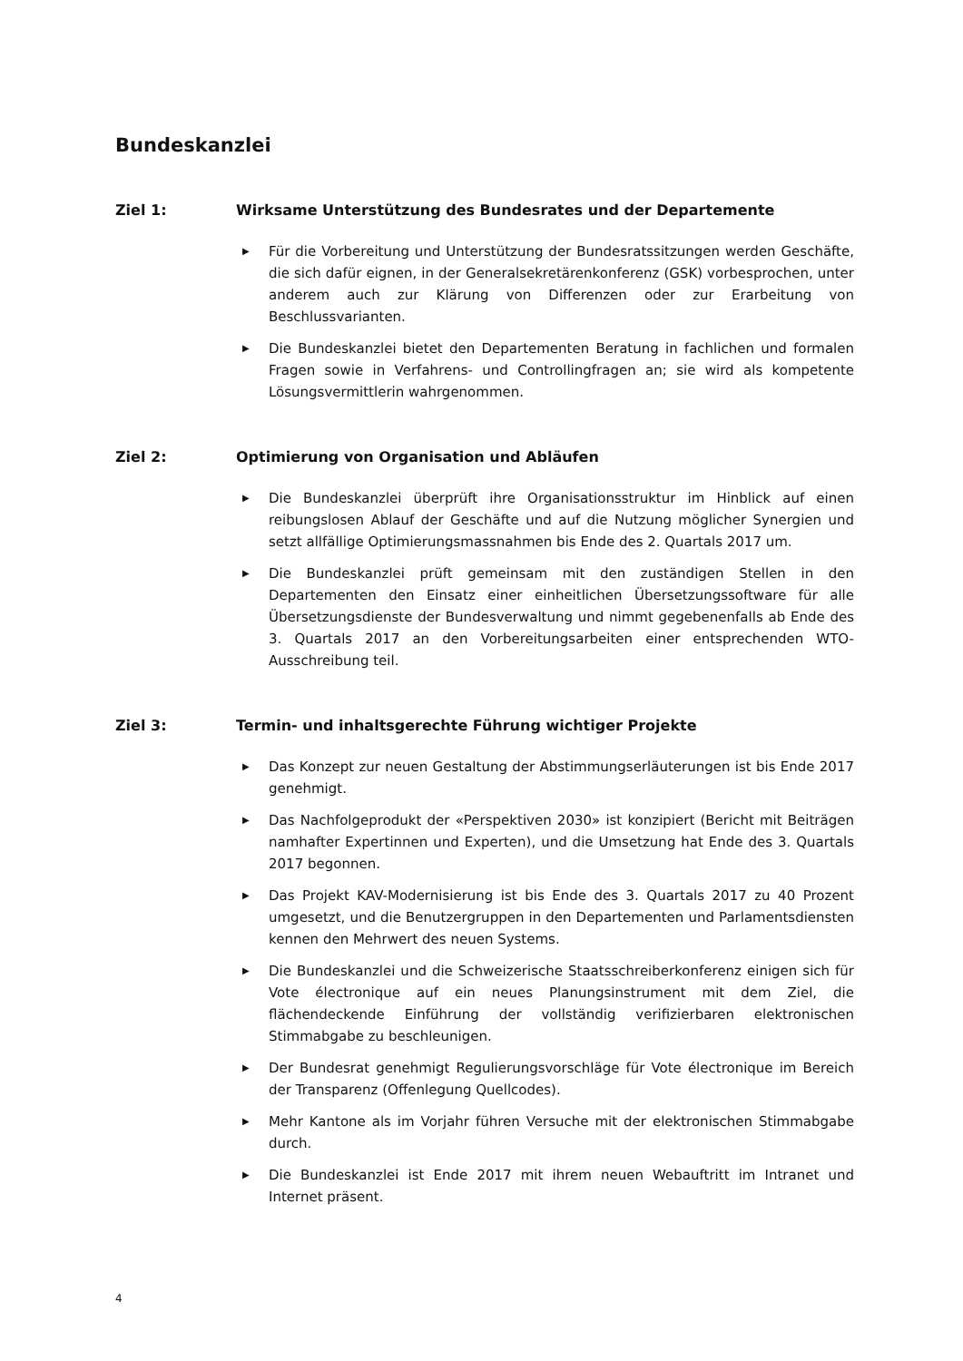Bundeskanzlei
Ziel 1: Wirksame Unterstützung des Bundesrates und der Departemente
▶ Für die Vorbereitung und Unterstützung der Bundesratssitzungen werden Geschäfte, die sich dafür eignen, in der Generalsekretärenkonferenz (GSK) vorbesprochen, unter anderem auch zur Klärung von Differenzen oder zur Erarbeitung von Beschlussvarianten.
▶ Die Bundeskanzlei bietet den Departementen Beratung in fachlichen und formalen Fragen sowie in Verfahrens- und Controllingfragen an; sie wird als kompetente Lösungsvermittlerin wahrgenommen.
Ziel 2: Optimierung von Organisation und Abläufen
▶ Die Bundeskanzlei überprüft ihre Organisationsstruktur im Hinblick auf einen reibungslosen Ablauf der Geschäfte und auf die Nutzung möglicher Synergien und setzt allfällige Optimierungsmassnahmen bis Ende des 2. Quartals 2017 um.
▶ Die Bundeskanzlei prüft gemeinsam mit den zuständigen Stellen in den Departementen den Einsatz einer einheitlichen Übersetzungssoftware für alle Übersetzungsdienste der Bundesverwaltung und nimmt gegebenenfalls ab Ende des 3. Quartals 2017 an den Vorbereitungsarbeiten einer entsprechenden WTO-Ausschreibung teil.
Ziel 3: Termin- und inhaltsgerechte Führung wichtiger Projekte
▶ Das Konzept zur neuen Gestaltung der Abstimmungserläuterungen ist bis Ende 2017 genehmigt.
▶ Das Nachfolgeprodukt der «Perspektiven 2030» ist konzipiert (Bericht mit Beiträgen namhafter Expertinnen und Experten), und die Umsetzung hat Ende des 3. Quartals 2017 begonnen.
▶ Das Projekt KAV-Modernisierung ist bis Ende des 3. Quartals 2017 zu 40 Prozent umgesetzt, und die Benutzergruppen in den Departementen und Parlamentsdiensten kennen den Mehrwert des neuen Systems.
▶ Die Bundeskanzlei und die Schweizerische Staatsschreiberkonferenz einigen sich für Vote électronique auf ein neues Planungsinstrument mit dem Ziel, die flächendeckende Einführung der vollständig verifizierbaren elektronischen Stimmabgabe zu beschleunigen.
▶ Der Bundesrat genehmigt Regulierungsvorschläge für Vote électronique im Bereich der Transparenz (Offenlegung Quellcodes).
▶ Mehr Kantone als im Vorjahr führen Versuche mit der elektronischen Stimmabgabe durch.
▶ Die Bundeskanzlei ist Ende 2017 mit ihrem neuen Webauftritt im Intranet und Internet präsent.
4